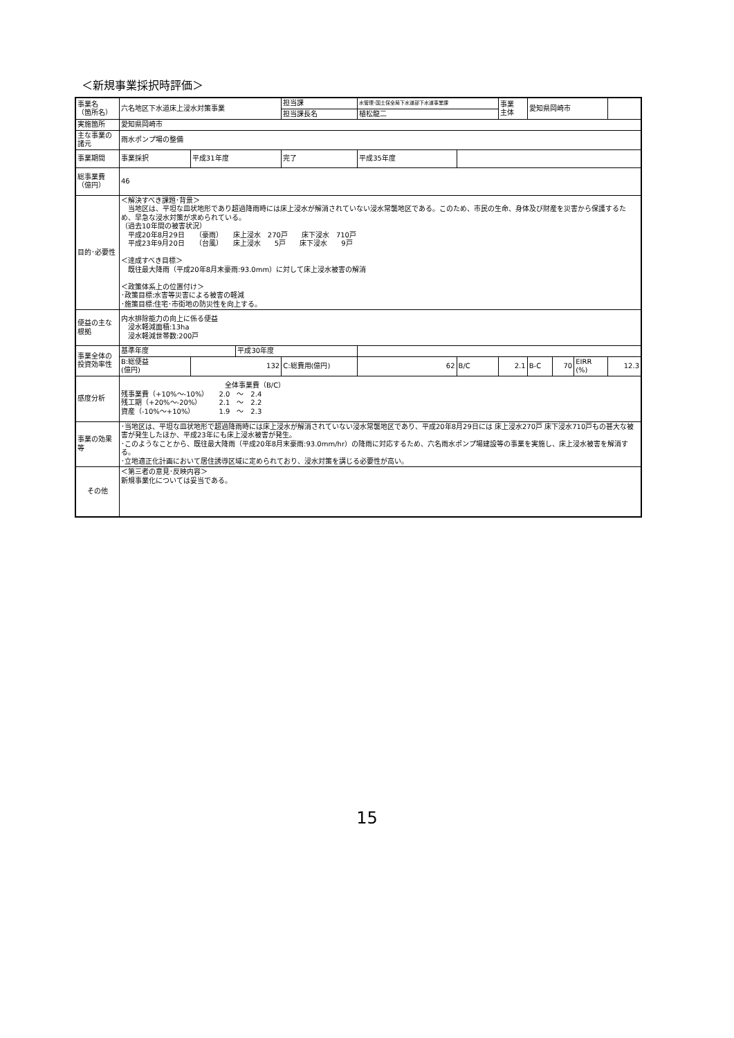＜新規事業採択時評価＞
| 事業名 （箇所名） | 六名地区下水道床上浸水対策事業 | | | 担当課 | | 水管理･国土保全局下水道部下水道事業課 | | 事業 主体 | 愛知県岡崎市 | | | |
| | | | | 担当課長名 | | 植松龍二 | | | | | | |
| 実施箇所 | 愛知県岡崎市 | | | | | | | | | | | |
| 主な事業の諸元 | 雨水ポンプ場の整備 | | | | | | | | | | | |
| 事業期間 | 事業採択 | 平成31年度 | | 完了 | 平成35年度 | | | | | | | |
| 総事業費（億円） | 46 | | | | | | | | | | | |
| 目的･必要性 | ＜解決すべき課題･背景＞ 当地区は、平坦な皿状地形であり超過降雨時には床上浸水が解消されていない浸水常襲地区である。このため、市民の生命、身体及び財産を災害から保護するため、早急な浸水対策が求められている。 （過去10年間の被害状況） 平成20年8月29日 （豪雨） 床上浸水 270戸 床下浸水 710戸 平成23年9月20日 （台風） 床上浸水 5戸 床下浸水 9戸 ＜達成すべき目標＞ 既往最大降雨（平成20年8月末豪雨:93.0mm）に対して床上浸水被害の解消 ＜政策体系上の位置付け＞ ･政策目標:水害等災害による被害の軽減 ･施策目標:住宅･市街地の防災性を向上する。 | | | | | | | | | | | |
| 便益の主な根拠 | 内水排除能力の向上に係る便益 浸水軽減面積:13ha 浸水軽減世帯数:200戸 | | | | | | | | | | | |
| 事業全体の投資効率性 | 基準年度 | | 平成30年度 | | | | | | | | | |
| | B:総便益 (億円) | 132 | | C:総費用(億円) | | 62 | B/C | 2.1 | B-C | 70 | EIRR (%) | 12.3 |
| 感度分析 | 全体事業費（B/C） 残事業費（+10%～-10%） 2.0 ～ 2.4 残工期（+20%～-20%） 2.1 ～ 2.2 資産（-10%～+10%） 1.9 ～ 2.3 | | | | | | | | | | | |
| 事業の効果等 | ･当地区は、平坦な皿状地形で超過降雨時には床上浸水が解消されていない浸水常襲地区であり、平成20年8月29日には 床上浸水270戸 床下浸水710戸もの甚大な被害が発生したほか、平成23年にも床上浸水被害が発生。 ･このようなことから、既往最大降雨（平成20年8月末豪雨:93.0mm/hr）の降雨に対応するため、六名雨水ポンプ場建設等の事業を実施し、床上浸水被害を解消する。 ･立地適正化計画において居住誘導区域に定められており、浸水対策を講じる必要性が高い。 | | | | | | | | | | | |
| その他 | ＜第三者の意見･反映内容＞ 新規事業化については妥当である。 | | | | | | | | | | | |
15